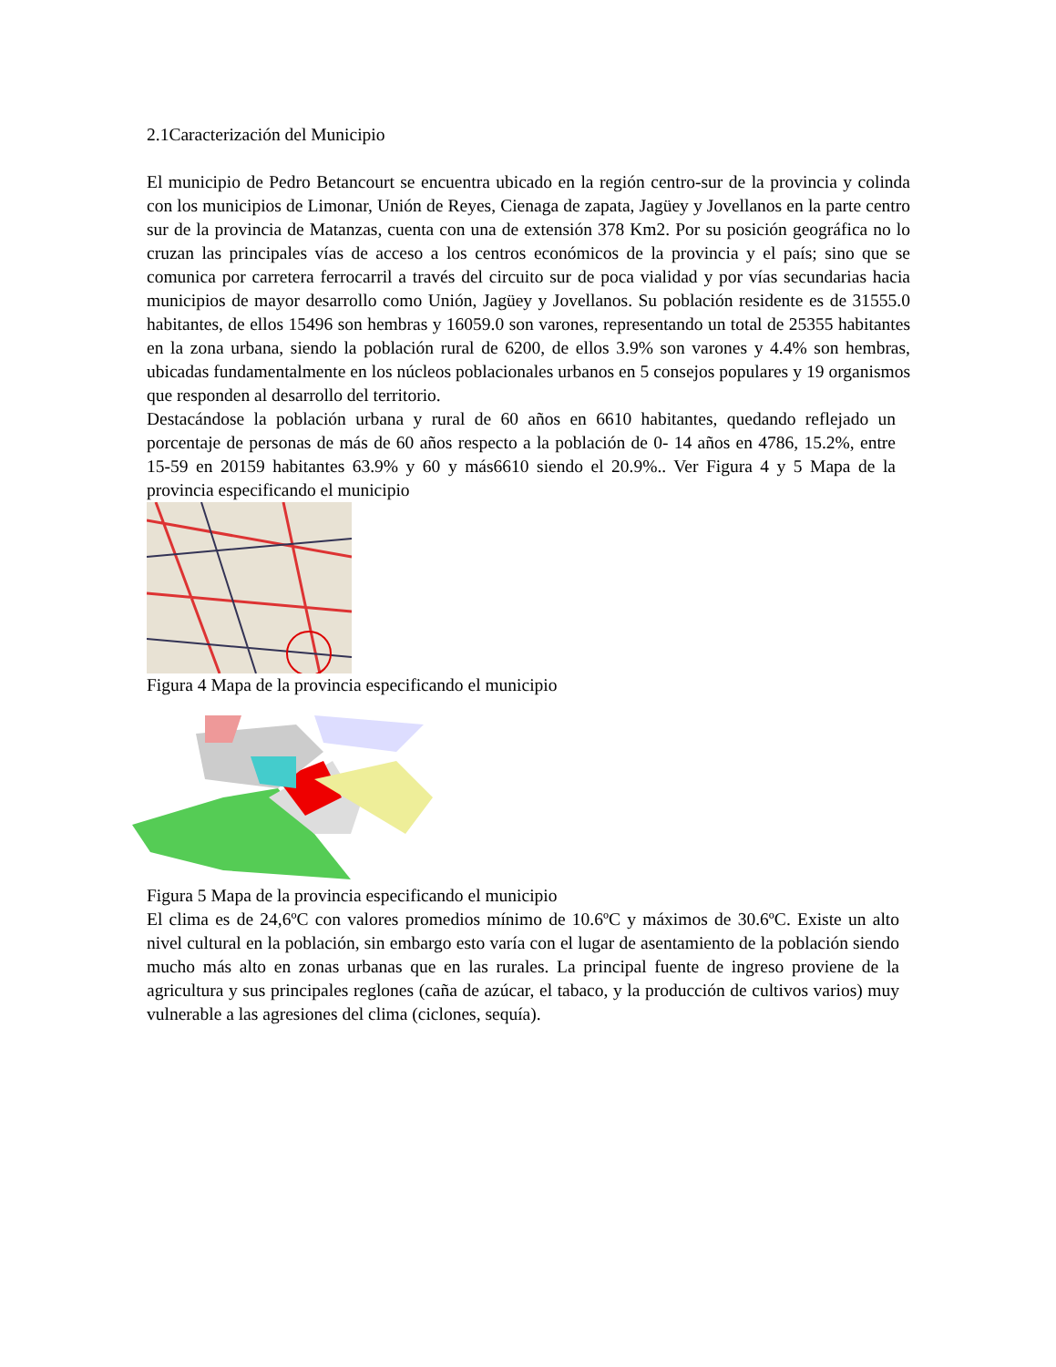2.1Caracterización del Municipio
El municipio de Pedro Betancourt se encuentra ubicado en la región centro-sur de la provincia y colinda con los municipios de Limonar, Unión de Reyes, Cienaga de zapata, Jagüey y Jovellanos en la parte centro sur de la provincia de Matanzas, cuenta con una de extensión 378 Km2. Por su posición geográfica no lo cruzan las principales vías de acceso a los centros económicos de la provincia y el país; sino que se comunica por carretera ferrocarril a través del circuito sur de poca vialidad y por vías secundarias hacia municipios de mayor desarrollo como Unión, Jagüey y Jovellanos. Su población residente es de 31555.0 habitantes, de ellos 15496 son hembras y 16059.0 son varones, representando un total de 25355 habitantes en la zona urbana, siendo la población rural de 6200, de ellos 3.9% son varones y 4.4% son hembras, ubicadas fundamentalmente en los núcleos poblacionales urbanos en 5 consejos populares y 19 organismos que responden al desarrollo del territorio.
Destacándose la población urbana y rural de 60 años en 6610 habitantes, quedando reflejado un porcentaje de personas de más de 60 años respecto a la población de 0- 14 años en 4786, 15.2%, entre 15-59 en 20159 habitantes 63.9% y 60 y más6610 siendo el 20.9%.. Ver Figura 4 y 5 Mapa de la provincia especificando el municipio
Figura 4 Mapa de la provincia especificando el municipio
Figura 5 Mapa de la provincia especificando el municipio
El clima es de 24,6ºC con valores promedios mínimo de 10.6ºC y máximos de 30.6ºC. Existe un alto nivel cultural en la población, sin embargo esto varía con el lugar de asentamiento de la población siendo mucho más alto en zonas urbanas que en las rurales. La principal fuente de ingreso proviene de la agricultura y sus principales reglones (caña de azúcar, el tabaco, y la producción de cultivos varios) muy vulnerable a las agresiones del clima (ciclones, sequía).